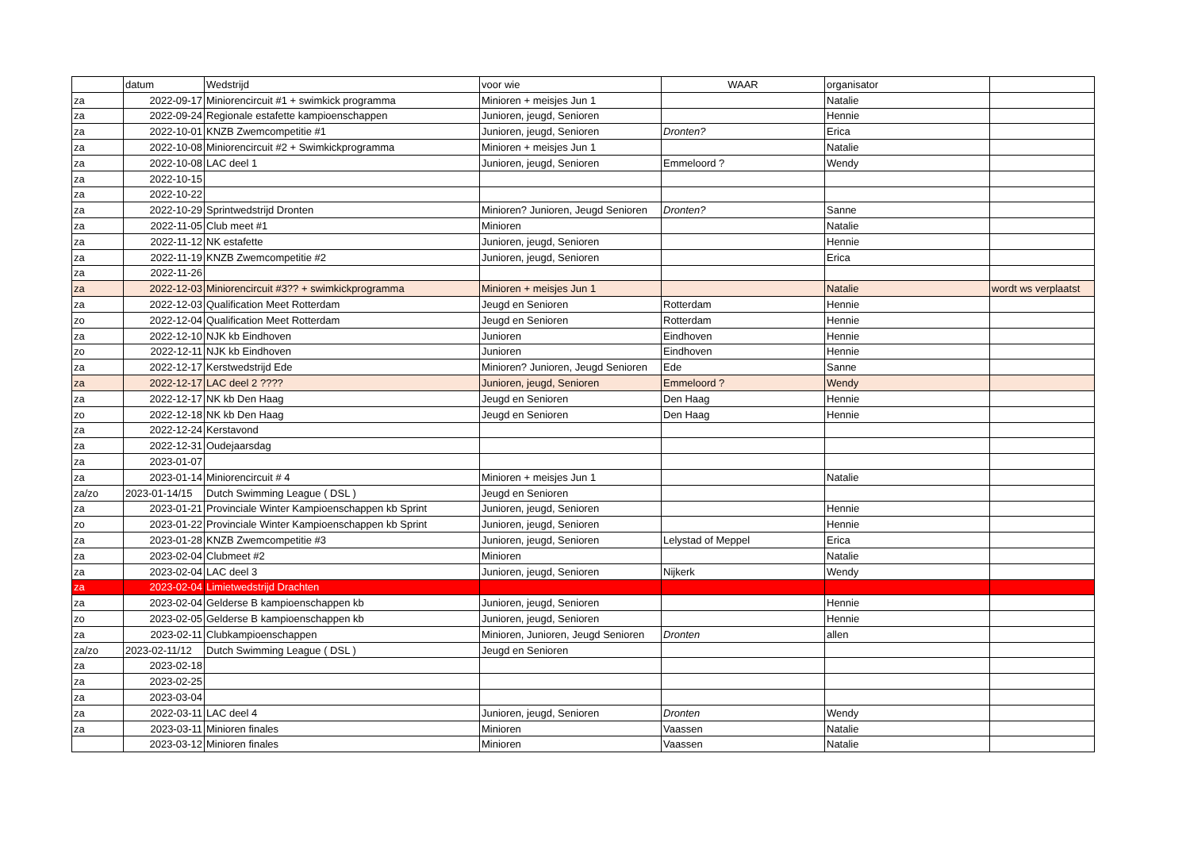| | datum | Wedstrijd | voor wie | WAAR | organisator | |
| --- | --- | --- | --- | --- | --- | --- |
| za | 2022-09-17 | Miniorencircuit #1 + swimkick programma | Minioren + meisjes Jun 1 | | Natalie | |
| za | 2022-09-24 | Regionale estafette kampioenschappen | Junioren, jeugd, Senioren | | Hennie | |
| za | 2022-10-01 | KNZB Zwemcompetitie #1 | Junioren, jeugd, Senioren | Dronten? | Erica | |
| za | 2022-10-08 | Miniorencircuit #2 + Swimkickprogramma | Minioren + meisjes Jun 1 | | Natalie | |
| za | 2022-10-08 | LAC deel 1 | Junioren, jeugd, Senioren | Emmeloord ? | Wendy | |
| za | 2022-10-15 | | | | | |
| za | 2022-10-22 | | | | | |
| za | 2022-10-29 | Sprintwedstrijd Dronten | Minioren? Junioren, Jeugd Senioren | Dronten? | Sanne | |
| za | 2022-11-05 | Club meet #1 | Minioren | | Natalie | |
| za | 2022-11-12 | NK estafette | Junioren, jeugd, Senioren | | Hennie | |
| za | 2022-11-19 | KNZB Zwemcompetitie #2 | Junioren, jeugd, Senioren | | Erica | |
| za | 2022-11-26 | | | | | |
| za | 2022-12-03 | Miniorencircuit #3?? + swimkickprogramma | Minioren + meisjes Jun 1 | | Natalie | wordt ws verplaatst |
| za | 2022-12-03 | Qualification Meet Rotterdam | Jeugd en Senioren | Rotterdam | Hennie | |
| zo | 2022-12-04 | Qualification Meet Rotterdam | Jeugd en Senioren | Rotterdam | Hennie | |
| za | 2022-12-10 | NJK kb Eindhoven | Junioren | Eindhoven | Hennie | |
| zo | 2022-12-11 | NJK kb Eindhoven | Junioren | Eindhoven | Hennie | |
| za | 2022-12-17 | Kerstwedstrijd Ede | Minioren? Junioren, Jeugd Senioren | Ede | Sanne | |
| za | 2022-12-17 | LAC deel 2 ???? | Junioren, jeugd, Senioren | Emmeloord ? | Wendy | |
| za | 2022-12-17 | NK kb Den Haag | Jeugd en Senioren | Den Haag | Hennie | |
| zo | 2022-12-18 | NK kb Den Haag | Jeugd en Senioren | Den Haag | Hennie | |
| za | 2022-12-24 | Kerstavond | | | | |
| za | 2022-12-31 | Oudejaarsdag | | | | |
| za | 2023-01-07 | | | | | |
| za | 2023-01-14 | Miniorencircuit # 4 | Minioren + meisjes Jun 1 | | Natalie | |
| za/zo | 2023-01-14/15 | Dutch Swimming League ( DSL ) | Jeugd en Senioren | | | |
| za | 2023-01-21 | Provinciale Winter Kampioenschappen kb Sprint | Junioren, jeugd, Senioren | | Hennie | |
| zo | 2023-01-22 | Provinciale Winter Kampioenschappen kb Sprint | Junioren, jeugd, Senioren | | Hennie | |
| za | 2023-01-28 | KNZB Zwemcompetitie #3 | Junioren, jeugd, Senioren | Lelystad of Meppel | Erica | |
| za | 2023-02-04 | Clubmeet #2 | Minioren | | Natalie | |
| za | 2023-02-04 | LAC deel 3 | Junioren, jeugd, Senioren | Nijkerk | Wendy | |
| za | 2023-02-04 | Limietwedstrijd Drachten | | | | |
| za | 2023-02-04 | Gelderse B kampioenschappen kb | Junioren, jeugd, Senioren | | Hennie | |
| zo | 2023-02-05 | Gelderse B kampioenschappen kb | Junioren, jeugd, Senioren | | Hennie | |
| za | 2023-02-11 | Clubkampioenschappen | Minioren, Junioren, Jeugd Senioren | Dronten | allen | |
| za/zo | 2023-02-11/12 | Dutch Swimming League ( DSL ) | Jeugd en Senioren | | | |
| za | 2023-02-18 | | | | | |
| za | 2023-02-25 | | | | | |
| za | 2023-03-04 | | | | | |
| za | 2022-03-11 | LAC deel 4 | Junioren, jeugd, Senioren | Dronten | Wendy | |
| za | 2023-03-11 | Minioren finales | Minioren | Vaassen | Natalie | |
| | 2023-03-12 | Minioren finales | Minioren | Vaassen | Natalie | |